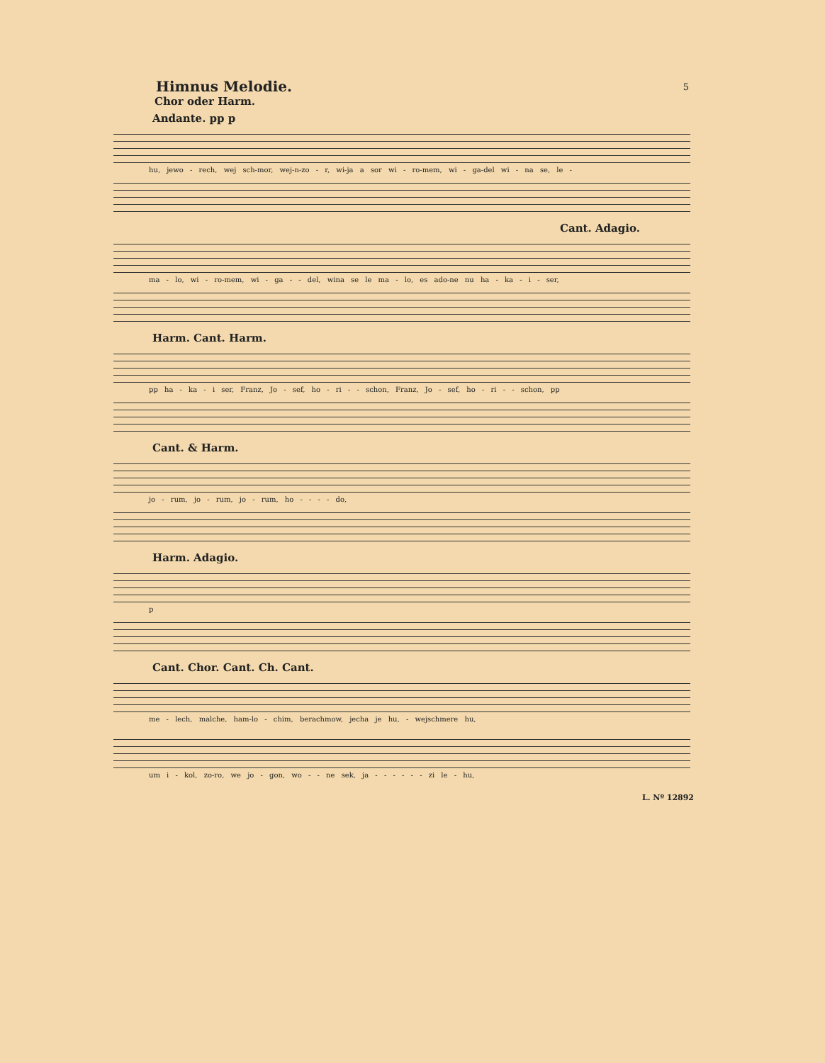5
Himnus Melodie.
Chor oder Harm.
Andante. pp p
hu, jewo - rech, wej sch-mor, wej-n-zo - r, wi-ja a sor wi - ro-mem, wi - ga-del wi - na se, le -
Cant. Adagio.
ma - lo, wi - ro-mem, wi - ga - - del, wina se le ma - lo, es ado-ne nu ha - ka - i - ser,
Harm. Cant. Harm.
pp ha - ka - i ser, Franz, Jo - sef, ho - ri - - schon, Franz, Jo - sef, ho - ri - - schon, pp
Cant. & Harm.
jo - rum, jo - rum, jo - rum, ho - - - - do,
Harm. Adagio.
p
Cant. Chor. Cant. Ch. Cant.
me - lech, malche, ham-lo - chim, berachmow, jecha je hu, - wejschmere hu,
um i - kol, zo-ro, we jo - gon, wo - - ne sek, ja - - - - - - zi le - hu,
L. Nº 12892